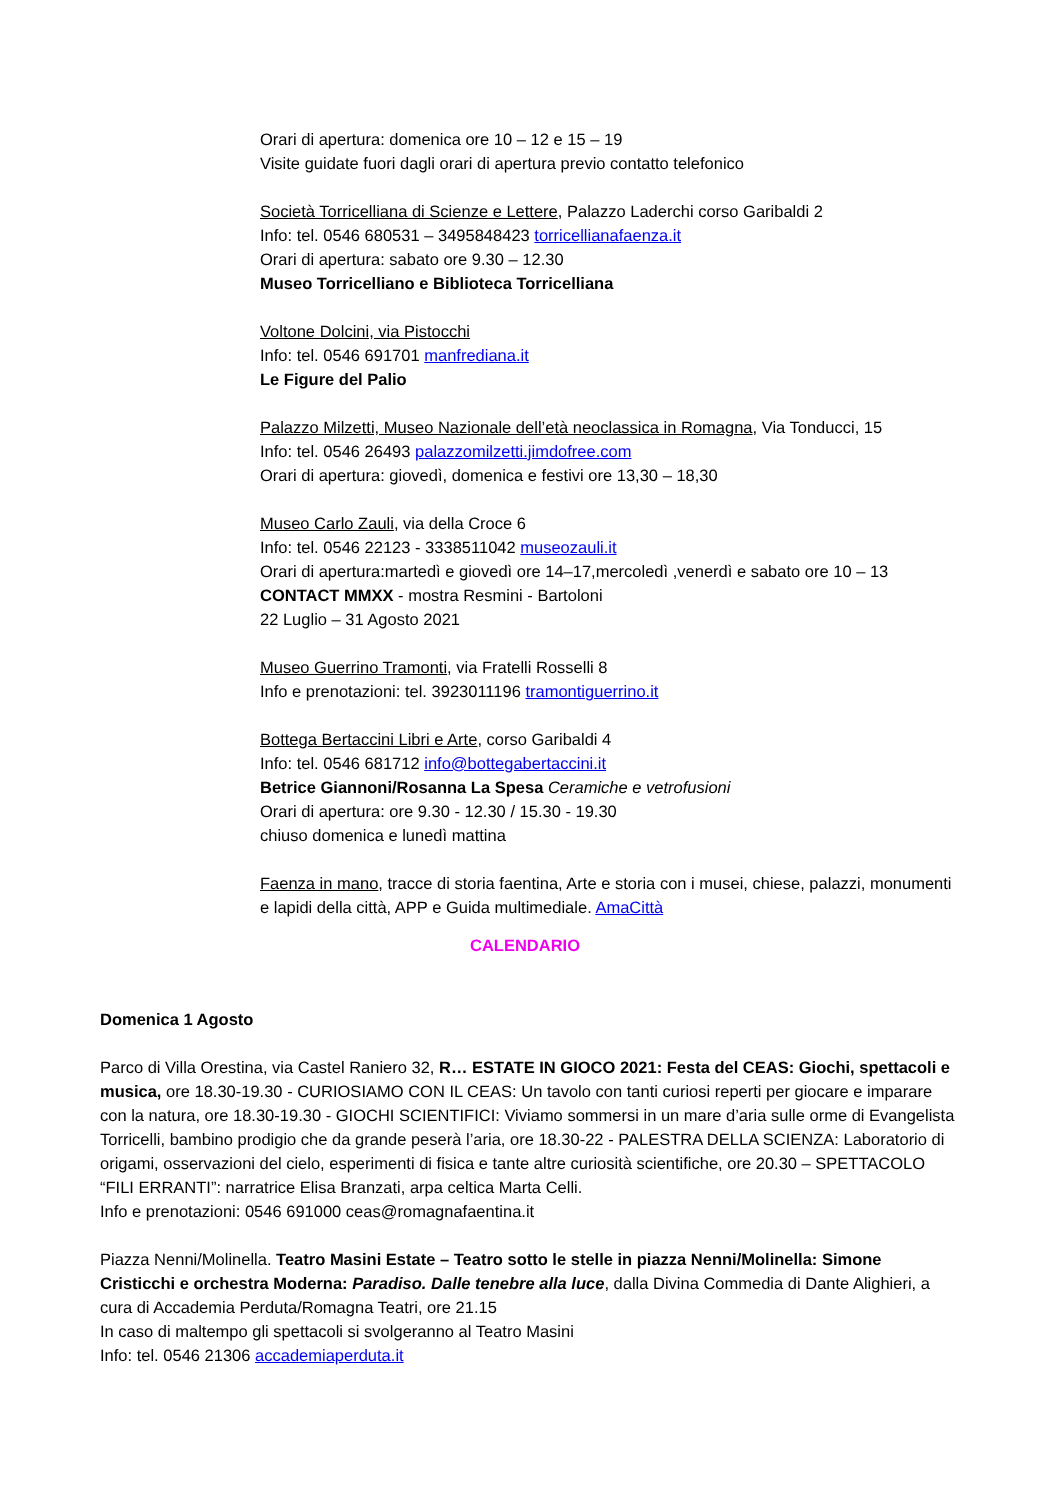Orari di apertura: domenica ore 10 – 12 e 15 – 19
Visite guidate fuori dagli orari di apertura previo contatto telefonico
Società Torricelliana di Scienze e Lettere, Palazzo Laderchi corso Garibaldi 2
Info: tel. 0546 680531 – 3495848423 torricellianafaenza.it
Orari di apertura: sabato ore 9.30 – 12.30
Museo Torricelliano e Biblioteca Torricelliana
Voltone Dolcini, via Pistocchi
Info: tel. 0546 691701 manfrediana.it
Le Figure del Palio
Palazzo Milzetti, Museo Nazionale dell’età neoclassica in Romagna, Via Tonducci, 15
Info: tel. 0546 26493 palazzomilzetti.jimdofree.com
Orari di apertura: giovedì, domenica e festivi ore 13,30 – 18,30
Museo Carlo Zauli, via della Croce 6
Info: tel. 0546 22123 - 3338511042 museozauli.it
Orari di apertura:martedì e giovedì ore 14–17,mercoledì ,venerdì e sabato ore 10 – 13
CONTACT MMXX - mostra Resmini - Bartoloni
22 Luglio – 31 Agosto 2021
Museo Guerrino Tramonti, via Fratelli Rosselli 8
Info e prenotazioni: tel. 3923011196 tramontiguerrino.it
Bottega Bertaccini Libri e Arte, corso Garibaldi 4
Info: tel. 0546 681712 info@bottegabertaccini.it
Betrice Giannoni/Rosanna La Spesa Ceramiche e vetrofusioni
Orari di apertura: ore 9.30 - 12.30 / 15.30 - 19.30
chiuso domenica e lunedì mattina
Faenza in mano, tracce di storia faentina, Arte e storia con i musei, chiese, palazzi, monumenti e lapidi della città, APP e Guida multimediale. AmaCittà
CALENDARIO
Domenica 1 Agosto
Parco di Villa Orestina, via Castel Raniero 32, R… ESTATE IN GIOCO 2021: Festa del CEAS: Giochi, spettacoli e musica, ore 18.30-19.30 - CURIOSIAMO CON IL CEAS: Un tavolo con tanti curiosi reperti per giocare e imparare con la natura, ore 18.30-19.30 - GIOCHI SCIENTIFICI: Viviamo sommersi in un mare d’aria sulle orme di Evangelista Torricelli, bambino prodigio che da grande peserà l’aria, ore 18.30-22 - PALESTRA DELLA SCIENZA: Laboratorio di origami, osservazioni del cielo, esperimenti di fisica e tante altre curiosità scientifiche, ore 20.30 – SPETTACOLO “FILI ERRANTI”: narratrice Elisa Branzati, arpa celtica Marta Celli.
Info e prenotazioni: 0546 691000 ceas@romagnafaentina.it
Piazza Nenni/Molinella. Teatro Masini Estate – Teatro sotto le stelle in piazza Nenni/Molinella: Simone Cristicchi e orchestra Moderna: Paradiso. Dalle tenebre alla luce, dalla Divina Commedia di Dante Alighieri, a cura di Accademia Perduta/Romagna Teatri, ore 21.15
In caso di maltempo gli spettacoli si svolgeranno al Teatro Masini
Info: tel. 0546 21306 accademiaperduta.it